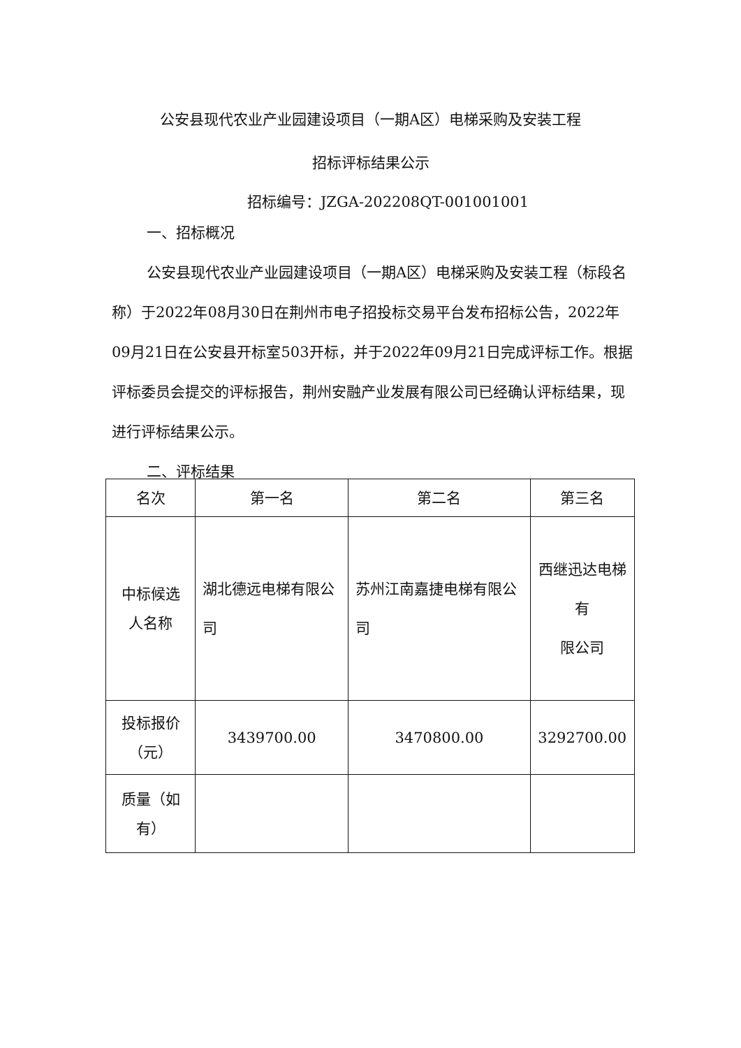公安县现代农业产业园建设项目（一期A区）电梯采购及安装工程
招标评标结果公示
招标编号：JZGA-202208QT-001001001
一、招标概况
公安县现代农业产业园建设项目（一期A区）电梯采购及安装工程（标段名称）于2022年08月30日在荆州市电子招投标交易平台发布招标公告，2022年09月21日在公安县开标室503开标，并于2022年09月21日完成评标工作。根据评标委员会提交的评标报告，荆州安融产业发展有限公司已经确认评标结果，现进行评标结果公示。
二、评标结果
| 名次 | 第一名 | 第二名 | 第三名 |
| 中标候选 人名称 | 湖北德远电梯有限公司 | 苏州江南嘉捷电梯有限公司 | 西继迅达电梯有 限公司 |
| 投标报价 （元） | 3439700.00 | 3470800.00 | 3292700.00 |
| 质量（如 有） | | | |